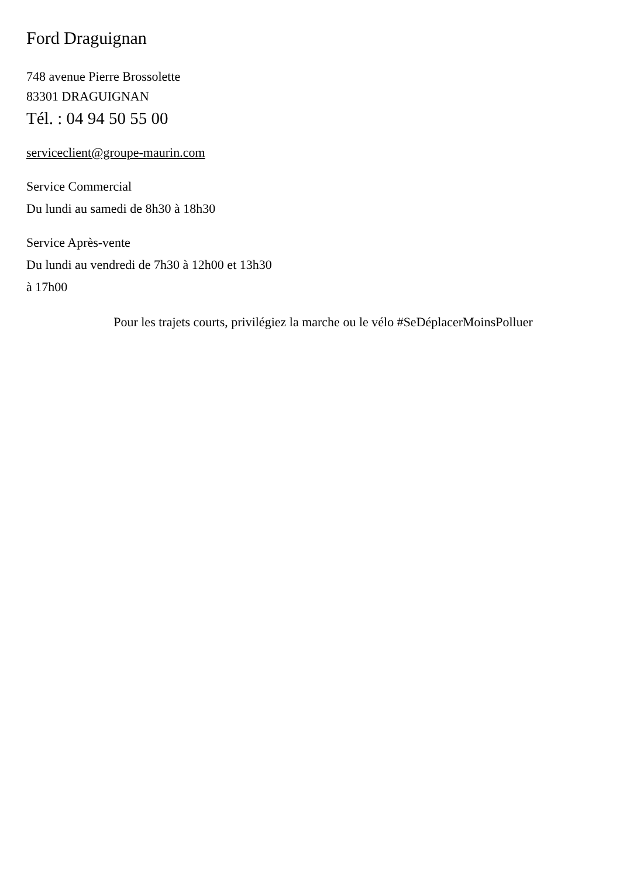Ford Draguignan
748 avenue Pierre Brossolette
83301 DRAGUIGNAN
Tél. : 04 94 50 55 00
serviceclient@groupe-maurin.com
Service Commercial
Du lundi au samedi de 8h30 à 18h30
Service Après-vente
Du lundi au vendredi de 7h30 à 12h00 et 13h30
à 17h00
Pour les trajets courts, privilégiez la marche ou le vélo #SeDéplacerMoinsPolluer